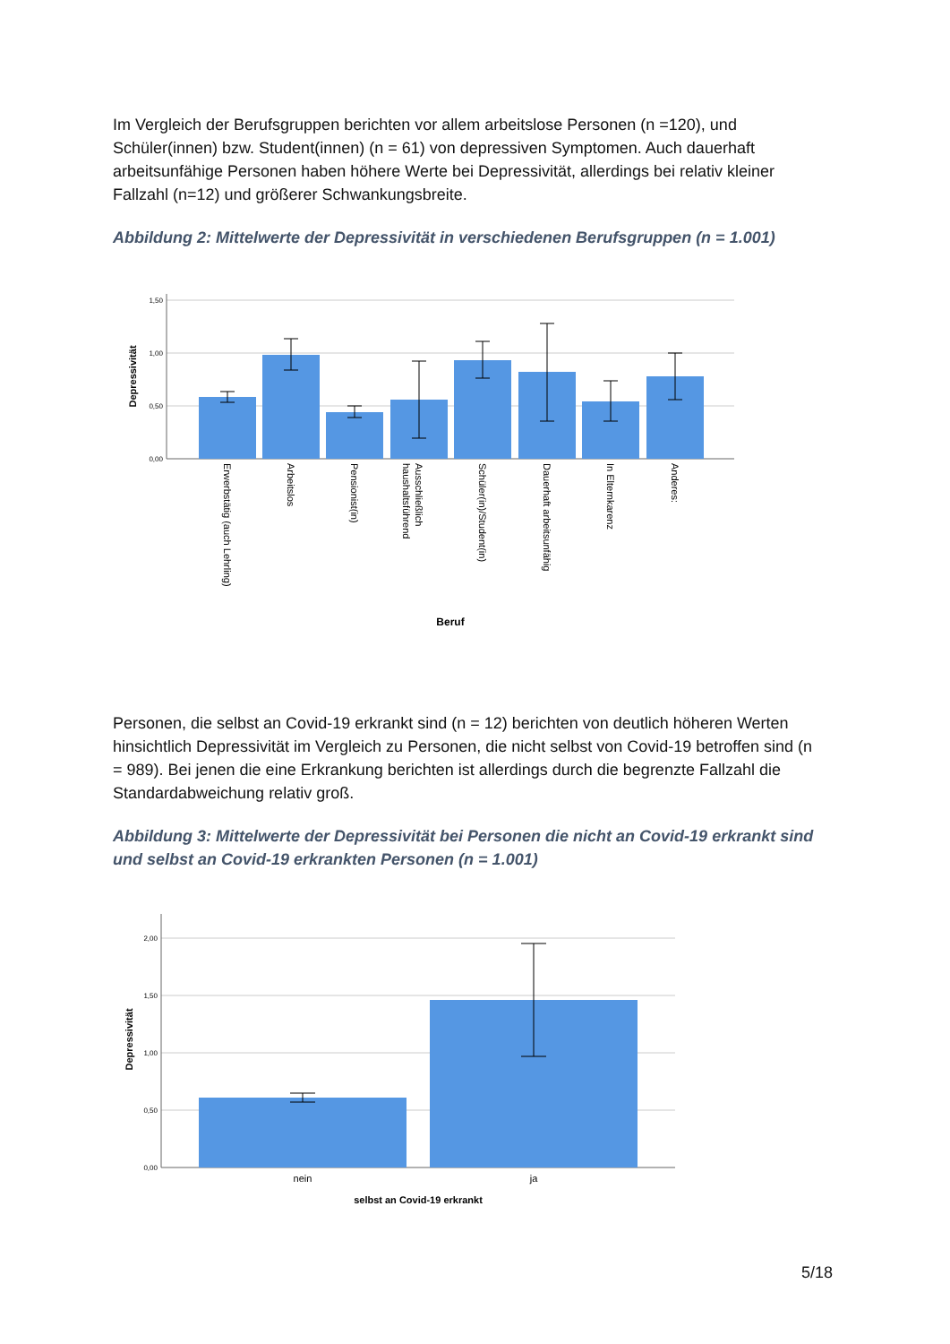Im Vergleich der Berufsgruppen berichten vor allem arbeitslose Personen (n =120), und Schüler(innen) bzw. Student(innen) (n = 61) von depressiven Symptomen. Auch dauerhaft arbeitsunfähige Personen haben höhere Werte bei Depressivität, allerdings bei relativ kleiner Fallzahl (n=12) und größerer Schwankungsbreite.
Abbildung 2: Mittelwerte der Depressivität in verschiedenen Berufsgruppen (n = 1.001)
1,50
1,00
0,50
0,00
Depressivität
Erwerbstätig (auch Lehrling)
Arbeitslos
Pensionist(in)
Ausschließlich
haushaltsführend
Schüler(in)/Student(in)
Dauerhaft arbeitsunfähig
In Elternkarenz
Anderes:
Beruf
Personen, die selbst an Covid-19 erkrankt sind (n = 12) berichten von deutlich höheren Werten hinsichtlich Depressivität im Vergleich zu Personen, die nicht selbst von Covid-19 betroffen sind (n = 989). Bei jenen die eine Erkrankung berichten ist allerdings durch die begrenzte Fallzahl die Standardabweichung relativ groß.
Abbildung 3: Mittelwerte der Depressivität bei Personen die nicht an Covid-19 erkrankt sind und selbst an Covid-19 erkrankten Personen (n = 1.001)
2,00
1,50
1,00
0,50
0,00
Depressivität
nein
ja
selbst an Covid-19 erkrankt
5/18